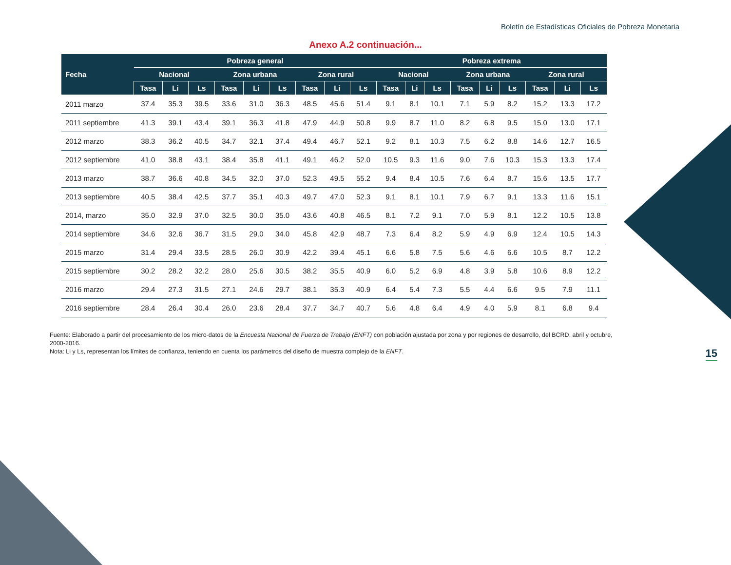Boletín de Estadísticas Oficiales de Pobreza Monetaria
Anexo A.2 continuación...
| Fecha | Pobreza general | | | | | | | | | Pobreza extrema | | | | | | | | |
| --- | --- | --- | --- | --- | --- | --- | --- | --- | --- | --- | --- | --- | --- | --- | --- | --- | --- | --- |
| | Nacional | | | Zona urbana | | | Zona rural | | | Nacional | | | Zona urbana | | | Zona rural | | |
| | Tasa | Li | Ls | Tasa | Li | Ls | Tasa | Li | Ls | Tasa | Li | Ls | Tasa | Li | Ls | Tasa | Li | Ls |
| 2011 marzo | 37.4 | 35.3 | 39.5 | 33.6 | 31.0 | 36.3 | 48.5 | 45.6 | 51.4 | 9.1 | 8.1 | 10.1 | 7.1 | 5.9 | 8.2 | 15.2 | 13.3 | 17.2 |
| 2011 septiembre | 41.3 | 39.1 | 43.4 | 39.1 | 36.3 | 41.8 | 47.9 | 44.9 | 50.8 | 9.9 | 8.7 | 11.0 | 8.2 | 6.8 | 9.5 | 15.0 | 13.0 | 17.1 |
| 2012 marzo | 38.3 | 36.2 | 40.5 | 34.7 | 32.1 | 37.4 | 49.4 | 46.7 | 52.1 | 9.2 | 8.1 | 10.3 | 7.5 | 6.2 | 8.8 | 14.6 | 12.7 | 16.5 |
| 2012 septiembre | 41.0 | 38.8 | 43.1 | 38.4 | 35.8 | 41.1 | 49.1 | 46.2 | 52.0 | 10.5 | 9.3 | 11.6 | 9.0 | 7.6 | 10.3 | 15.3 | 13.3 | 17.4 |
| 2013 marzo | 38.7 | 36.6 | 40.8 | 34.5 | 32.0 | 37.0 | 52.3 | 49.5 | 55.2 | 9.4 | 8.4 | 10.5 | 7.6 | 6.4 | 8.7 | 15.6 | 13.5 | 17.7 |
| 2013 septiembre | 40.5 | 38.4 | 42.5 | 37.7 | 35.1 | 40.3 | 49.7 | 47.0 | 52.3 | 9.1 | 8.1 | 10.1 | 7.9 | 6.7 | 9.1 | 13.3 | 11.6 | 15.1 |
| 2014, marzo | 35.0 | 32.9 | 37.0 | 32.5 | 30.0 | 35.0 | 43.6 | 40.8 | 46.5 | 8.1 | 7.2 | 9.1 | 7.0 | 5.9 | 8.1 | 12.2 | 10.5 | 13.8 |
| 2014 septiembre | 34.6 | 32.6 | 36.7 | 31.5 | 29.0 | 34.0 | 45.8 | 42.9 | 48.7 | 7.3 | 6.4 | 8.2 | 5.9 | 4.9 | 6.9 | 12.4 | 10.5 | 14.3 |
| 2015 marzo | 31.4 | 29.4 | 33.5 | 28.5 | 26.0 | 30.9 | 42.2 | 39.4 | 45.1 | 6.6 | 5.8 | 7.5 | 5.6 | 4.6 | 6.6 | 10.5 | 8.7 | 12.2 |
| 2015 septiembre | 30.2 | 28.2 | 32.2 | 28.0 | 25.6 | 30.5 | 38.2 | 35.5 | 40.9 | 6.0 | 5.2 | 6.9 | 4.8 | 3.9 | 5.8 | 10.6 | 8.9 | 12.2 |
| 2016 marzo | 29.4 | 27.3 | 31.5 | 27.1 | 24.6 | 29.7 | 38.1 | 35.3 | 40.9 | 6.4 | 5.4 | 7.3 | 5.5 | 4.4 | 6.6 | 9.5 | 7.9 | 11.1 |
| 2016 septiembre | 28.4 | 26.4 | 30.4 | 26.0 | 23.6 | 28.4 | 37.7 | 34.7 | 40.7 | 5.6 | 4.8 | 6.4 | 4.9 | 4.0 | 5.9 | 8.1 | 6.8 | 9.4 |
Fuente: Elaborado a partir del procesamiento de los micro-datos de la Encuesta Nacional de Fuerza de Trabajo (ENFT) con población ajustada por zona y por regiones de desarrollo, del BCRD, abril y octubre, 2000-2016.
Nota: Li y Ls, representan los límites de confianza, teniendo en cuenta los parámetros del diseño de muestra complejo de la ENFT.
15